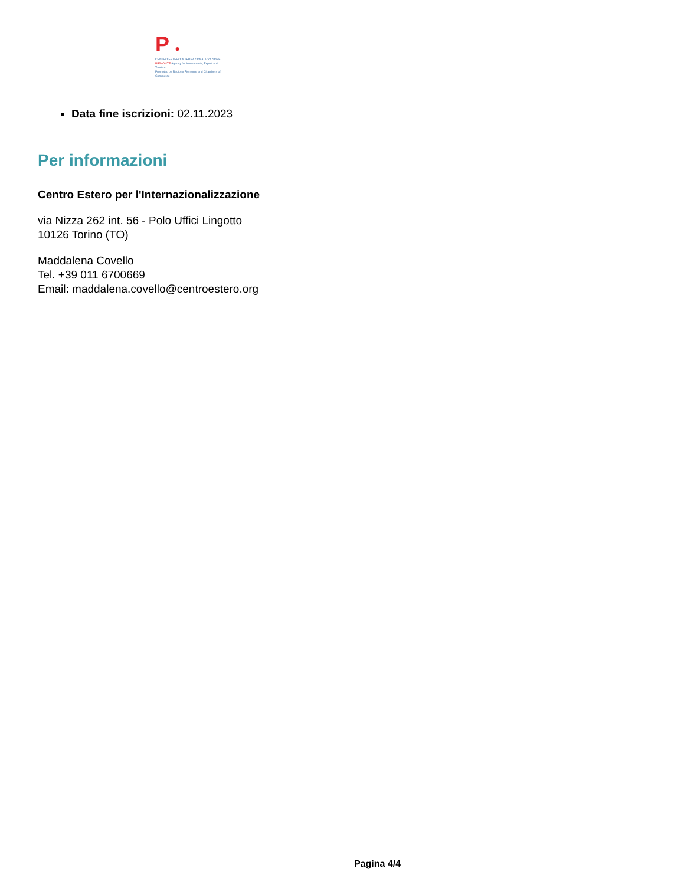P ●
CENTRO ESTERO INTERNAZIONALIZZAZIONE
PIEMONTE Agency for Investments, Export and Tourism
Promoted by Regione Piemonte and Chambers of Commerce
Data fine iscrizioni: 02.11.2023
Per informazioni
Centro Estero per l'Internazionalizzazione
via Nizza 262 int. 56 - Polo Uffici Lingotto
10126 Torino (TO)
Maddalena Covello
Tel. +39 011 6700669
Email: maddalena.covello@centroestero.org
Pagina 4/4